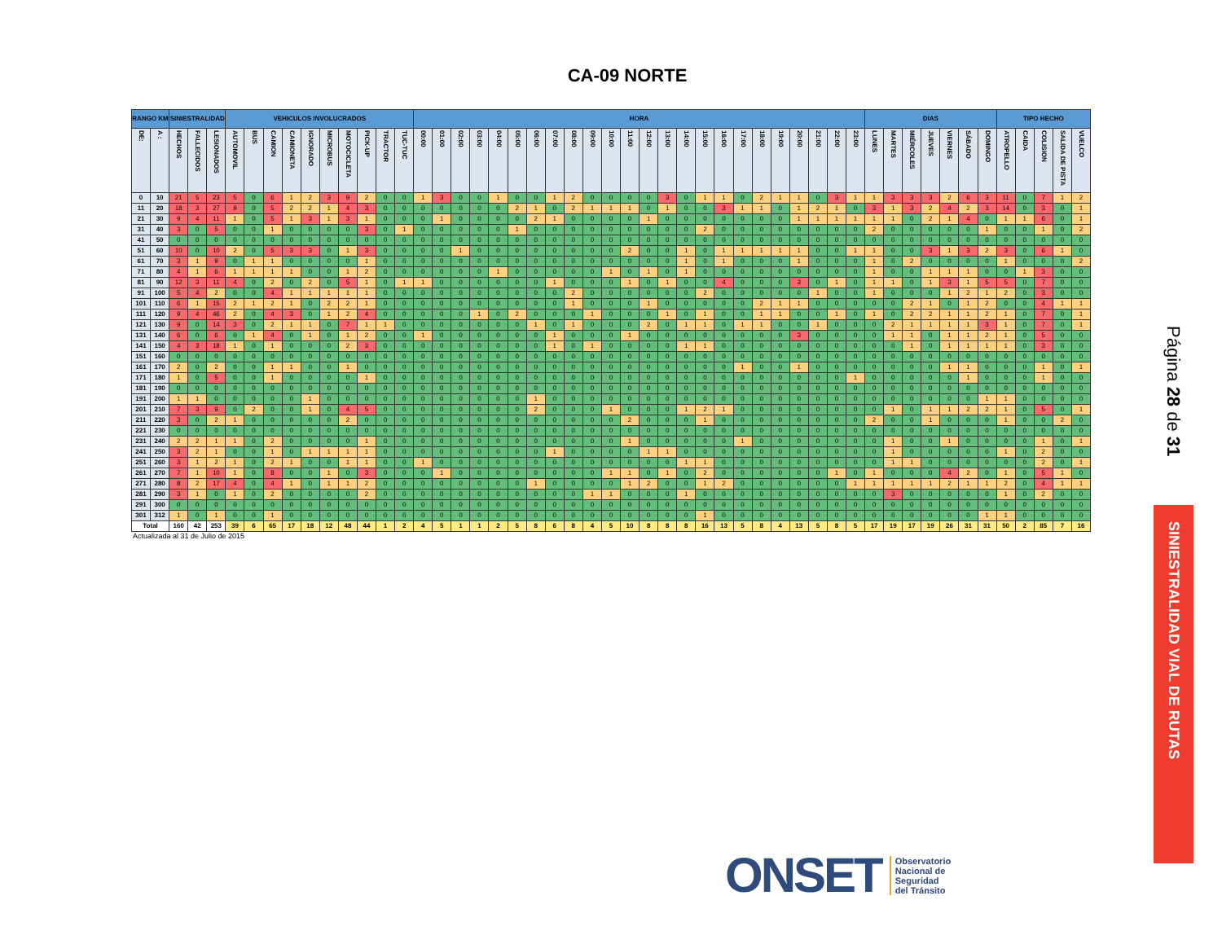CA-09 NORTE
| RANGO KM | | SINIESTRALIDAD | | | VEHICULOS INVOLUCRADOS | | | | | | | | | | HORA | | | | | | | | | | | | | | | | | | | | | | | | DIAS | | | | | | | TIPO HECHO | | | | |
| --- | --- | --- | --- | --- | --- | --- | --- | --- | --- | --- | --- | --- | --- | --- | --- | --- | --- | --- | --- | --- | --- | --- | --- | --- | --- | --- | --- | --- | --- | --- | --- | --- | --- | --- | --- | --- | --- | --- | --- | --- | --- | --- | --- | --- | --- | --- | --- | --- | --- | --- |
| DE: | A : | HECHOS | FALLECIDOS | LESIONADOS | AUTOMOVIL | BUS | CAMION | CAMIONETA | IGNORADO | MICROBUS | MOTOCICLETA | PICK-UP | TRACTOR | TUC-TUC | 00:00 | 01:00 | 02:00 | 03:00 | 04:00 | 05:00 | 06:00 | 07:00 | 08:00 | 09:00 | 10:00 | 11:00 | 12:00 | 13:00 | 14:00 | 15:00 | 16:00 | 17:00 | 18:00 | 19:00 | 20:00 | 21:00 | 22:00 | 23:00 | LUNES | MARTES | MIÉRCOLES | JUEVES | VIERNES | SÁBADO | DOMINGO | ATROPELLO | CAIDA | COLISION | SALIDA DE PISTA | VUELCO |
| 0 | 10 | 21 | 5 | 23 | 5 | 0 | 6 | 1 | 2 | 3 | 9 | 2 | 0 | 0 | 1 | 3 | 0 | 0 | 1 | 0 | 0 | 1 | 2 | 0 | 0 | 0 | 0 | 3 | 0 | 1 | 1 | 0 | 2 | 1 | 1 | 0 | 3 | 1 | 1 | 3 | 3 | 3 | 2 | 6 | 3 | 11 | 0 | 7 | 1 | 2 |
| 11 | 20 | 18 | 3 | 27 | 9 | 0 | 5 | 2 | 2 | 1 | 4 | 3 | 0 | 0 | 0 | 0 | 0 | 0 | 0 | 2 | 1 | 0 | 2 | 1 | 1 | 1 | 0 | 1 | 0 | 0 | 3 | 1 | 1 | 0 | 1 | 2 | 1 | 0 | 3 | 1 | 3 | 2 | 4 | 2 | 3 | 14 | 0 | 3 | 0 | 1 |
| 21 | 30 | 9 | 4 | 11 | 1 | 0 | 5 | 1 | 3 | 1 | 3 | 1 | 0 | 0 | 0 | 1 | 0 | 0 | 0 | 0 | 2 | 1 | 0 | 0 | 0 | 0 | 1 | 0 | 0 | 0 | 0 | 0 | 0 | 0 | 1 | 1 | 1 | 1 | 1 | 1 | 0 | 2 | 1 | 4 | 0 | 1 | 1 | 6 | 0 | 1 |
| 31 | 40 | 3 | 0 | 5 | 0 | 0 | 1 | 0 | 0 | 0 | 0 | 3 | 0 | 1 | 0 | 0 | 0 | 0 | 0 | 1 | 0 | 0 | 0 | 0 | 0 | 0 | 0 | 0 | 0 | 2 | 0 | 0 | 0 | 0 | 0 | 0 | 0 | 0 | 2 | 0 | 0 | 0 | 0 | 0 | 1 | 0 | 0 | 1 | 0 | 2 |
| 41 | 50 | 0 | 0 | 0 | 0 | 0 | 0 | 0 | 0 | 0 | 0 | 0 | 0 | 0 | 0 | 0 | 0 | 0 | 0 | 0 | 0 | 0 | 0 | 0 | 0 | 0 | 0 | 0 | 0 | 0 | 0 | 0 | 0 | 0 | 0 | 0 | 0 | 0 | 0 | 0 | 0 | 0 | 0 | 0 | 0 | 0 | 0 | 0 | 0 | 0 |
| 51 | 60 | 10 | 0 | 10 | 2 | 0 | 5 | 3 | 3 | 0 | 1 | 3 | 0 | 0 | 0 | 0 | 1 | 0 | 0 | 0 | 0 | 0 | 0 | 0 | 0 | 2 | 0 | 0 | 1 | 0 | 1 | 1 | 1 | 1 | 1 | 0 | 0 | 1 | 1 | 0 | 0 | 3 | 1 | 3 | 2 | 3 | 0 | 6 | 1 | 0 |
| 61 | 70 | 3 | 1 | 9 | 0 | 1 | 1 | 0 | 0 | 0 | 0 | 1 | 0 | 0 | 0 | 0 | 0 | 0 | 0 | 0 | 0 | 0 | 0 | 0 | 0 | 0 | 0 | 0 | 1 | 0 | 1 | 0 | 0 | 0 | 1 | 0 | 0 | 0 | 1 | 0 | 2 | 0 | 0 | 0 | 0 | 1 | 0 | 0 | 0 | 2 |
| 71 | 80 | 4 | 1 | 6 | 1 | 1 | 1 | 1 | 0 | 0 | 1 | 2 | 0 | 0 | 0 | 0 | 0 | 0 | 1 | 0 | 0 | 0 | 0 | 0 | 1 | 0 | 1 | 0 | 1 | 0 | 0 | 0 | 0 | 0 | 0 | 0 | 0 | 0 | 1 | 0 | 0 | 1 | 1 | 1 | 0 | 0 | 1 | 3 | 0 | 0 |
| 81 | 90 | 12 | 3 | 11 | 4 | 0 | 2 | 0 | 2 | 0 | 5 | 1 | 0 | 1 | 1 | 0 | 0 | 0 | 0 | 0 | 0 | 1 | 0 | 0 | 0 | 1 | 0 | 1 | 0 | 0 | 4 | 0 | 0 | 0 | 3 | 0 | 1 | 0 | 1 | 1 | 0 | 1 | 3 | 1 | 5 | 5 | 0 | 7 | 0 | 0 |
| 91 | 100 | 5 | 4 | 2 | 0 | 0 | 4 | 1 | 1 | 1 | 1 | 1 | 0 | 0 | 0 | 0 | 0 | 0 | 0 | 0 | 0 | 0 | 2 | 0 | 0 | 0 | 0 | 0 | 0 | 2 | 0 | 0 | 0 | 0 | 0 | 1 | 0 | 0 | 1 | 0 | 0 | 0 | 1 | 2 | 1 | 2 | 0 | 3 | 0 | 0 |
| 101 | 110 | 6 | 1 | 15 | 2 | 1 | 2 | 1 | 0 | 2 | 2 | 1 | 0 | 0 | 0 | 0 | 0 | 0 | 0 | 0 | 0 | 0 | 1 | 0 | 0 | 0 | 1 | 0 | 0 | 0 | 0 | 0 | 2 | 1 | 1 | 0 | 0 | 0 | 0 | 0 | 2 | 1 | 0 | 1 | 2 | 0 | 0 | 4 | 1 | 1 |
| 111 | 120 | 9 | 4 | 46 | 2 | 0 | 4 | 3 | 0 | 1 | 2 | 4 | 0 | 0 | 0 | 0 | 0 | 1 | 0 | 2 | 0 | 0 | 0 | 1 | 0 | 0 | 0 | 1 | 0 | 1 | 0 | 0 | 1 | 1 | 0 | 0 | 1 | 0 | 1 | 0 | 2 | 2 | 1 | 1 | 2 | 1 | 0 | 7 | 0 | 1 |
| 121 | 130 | 9 | 0 | 14 | 3 | 0 | 2 | 1 | 1 | 0 | 7 | 1 | 1 | 0 | 0 | 0 | 0 | 0 | 0 | 0 | 1 | 0 | 1 | 0 | 0 | 0 | 2 | 0 | 1 | 1 | 0 | 1 | 1 | 0 | 0 | 1 | 0 | 0 | 0 | 2 | 1 | 1 | 1 | 1 | 3 | 1 | 0 | 7 | 0 | 1 |
| 131 | 140 | 6 | 0 | 6 | 0 | 1 | 4 | 0 | 1 | 0 | 1 | 2 | 0 | 0 | 1 | 0 | 0 | 0 | 0 | 0 | 0 | 1 | 0 | 0 | 0 | 1 | 0 | 0 | 0 | 0 | 0 | 0 | 0 | 0 | 3 | 0 | 0 | 0 | 0 | 1 | 1 | 0 | 1 | 1 | 2 | 1 | 0 | 5 | 0 | 0 |
| 141 | 150 | 4 | 3 | 18 | 1 | 0 | 1 | 0 | 0 | 0 | 2 | 3 | 0 | 0 | 0 | 0 | 0 | 0 | 0 | 0 | 0 | 1 | 0 | 1 | 0 | 0 | 0 | 0 | 1 | 1 | 0 | 0 | 0 | 0 | 0 | 0 | 0 | 0 | 0 | 0 | 1 | 0 | 1 | 1 | 1 | 1 | 0 | 3 | 0 | 0 |
| 151 | 160 | 0 | 0 | 0 | 0 | 0 | 0 | 0 | 0 | 0 | 0 | 0 | 0 | 0 | 0 | 0 | 0 | 0 | 0 | 0 | 0 | 0 | 0 | 0 | 0 | 0 | 0 | 0 | 0 | 0 | 0 | 0 | 0 | 0 | 0 | 0 | 0 | 0 | 0 | 0 | 0 | 0 | 0 | 0 | 0 | 0 | 0 | 0 | 0 | 0 |
| 161 | 170 | 2 | 0 | 2 | 0 | 0 | 1 | 1 | 0 | 0 | 1 | 0 | 0 | 0 | 0 | 0 | 0 | 0 | 0 | 0 | 0 | 0 | 0 | 0 | 0 | 0 | 0 | 0 | 0 | 0 | 0 | 1 | 0 | 0 | 1 | 0 | 0 | 0 | 0 | 0 | 0 | 0 | 1 | 1 | 0 | 0 | 0 | 1 | 0 | 1 |
| 171 | 180 | 1 | 0 | 5 | 0 | 0 | 1 | 0 | 0 | 0 | 0 | 1 | 0 | 0 | 0 | 0 | 0 | 0 | 0 | 0 | 0 | 0 | 0 | 0 | 0 | 0 | 0 | 0 | 0 | 0 | 0 | 0 | 0 | 0 | 0 | 0 | 0 | 1 | 0 | 0 | 0 | 0 | 0 | 1 | 0 | 0 | 0 | 1 | 0 | 0 |
| 181 | 190 | 0 | 0 | 0 | 0 | 0 | 0 | 0 | 0 | 0 | 0 | 0 | 0 | 0 | 0 | 0 | 0 | 0 | 0 | 0 | 0 | 0 | 0 | 0 | 0 | 0 | 0 | 0 | 0 | 0 | 0 | 0 | 0 | 0 | 0 | 0 | 0 | 0 | 0 | 0 | 0 | 0 | 0 | 0 | 0 | 0 | 0 | 0 | 0 | 0 |
| 191 | 200 | 1 | 1 | 0 | 0 | 0 | 0 | 0 | 1 | 0 | 0 | 0 | 0 | 0 | 0 | 0 | 0 | 0 | 0 | 0 | 1 | 0 | 0 | 0 | 0 | 0 | 0 | 0 | 0 | 0 | 0 | 0 | 0 | 0 | 0 | 0 | 0 | 0 | 0 | 0 | 0 | 0 | 0 | 0 | 1 | 1 | 0 | 0 | 0 | 0 |
| 201 | 210 | 7 | 3 | 9 | 0 | 2 | 0 | 0 | 1 | 0 | 4 | 5 | 0 | 0 | 0 | 0 | 0 | 0 | 0 | 0 | 2 | 0 | 0 | 0 | 1 | 0 | 0 | 0 | 1 | 2 | 1 | 0 | 0 | 0 | 0 | 0 | 0 | 0 | 0 | 1 | 0 | 1 | 1 | 2 | 2 | 1 | 0 | 5 | 0 | 1 |
| 211 | 220 | 3 | 0 | 2 | 1 | 0 | 0 | 0 | 0 | 0 | 2 | 0 | 0 | 0 | 0 | 0 | 0 | 0 | 0 | 0 | 0 | 0 | 0 | 0 | 0 | 2 | 0 | 0 | 0 | 1 | 0 | 0 | 0 | 0 | 0 | 0 | 0 | 0 | 2 | 0 | 0 | 1 | 0 | 0 | 0 | 1 | 0 | 0 | 2 | 0 |
| 221 | 230 | 0 | 0 | 0 | 0 | 0 | 0 | 0 | 0 | 0 | 0 | 0 | 0 | 0 | 0 | 0 | 0 | 0 | 0 | 0 | 0 | 0 | 0 | 0 | 0 | 0 | 0 | 0 | 0 | 0 | 0 | 0 | 0 | 0 | 0 | 0 | 0 | 0 | 0 | 0 | 0 | 0 | 0 | 0 | 0 | 0 | 0 | 0 | 0 | 0 |
| 231 | 240 | 2 | 2 | 1 | 1 | 0 | 2 | 0 | 0 | 0 | 0 | 1 | 0 | 0 | 0 | 0 | 0 | 0 | 0 | 0 | 0 | 0 | 0 | 0 | 0 | 1 | 0 | 0 | 0 | 0 | 0 | 1 | 0 | 0 | 0 | 0 | 0 | 0 | 0 | 1 | 0 | 0 | 1 | 0 | 0 | 0 | 0 | 1 | 0 | 1 |
| 241 | 250 | 3 | 2 | 1 | 0 | 0 | 1 | 0 | 1 | 1 | 1 | 1 | 0 | 0 | 0 | 0 | 0 | 0 | 0 | 0 | 0 | 1 | 0 | 0 | 0 | 0 | 1 | 1 | 0 | 0 | 0 | 0 | 0 | 0 | 0 | 0 | 0 | 0 | 0 | 1 | 0 | 0 | 0 | 0 | 0 | 1 | 0 | 2 | 0 | 0 |
| 251 | 260 | 3 | 1 | 2 | 1 | 0 | 2 | 1 | 0 | 0 | 1 | 1 | 0 | 0 | 1 | 0 | 0 | 0 | 0 | 0 | 0 | 0 | 0 | 0 | 0 | 0 | 0 | 0 | 1 | 1 | 0 | 0 | 0 | 0 | 0 | 0 | 0 | 0 | 0 | 1 | 1 | 0 | 0 | 0 | 0 | 0 | 0 | 2 | 0 | 1 |
| 261 | 270 | 7 | 1 | 10 | 1 | 0 | 8 | 0 | 0 | 1 | 0 | 3 | 0 | 0 | 0 | 1 | 0 | 0 | 0 | 0 | 0 | 0 | 0 | 0 | 1 | 1 | 0 | 1 | 0 | 2 | 0 | 0 | 0 | 0 | 0 | 0 | 1 | 0 | 1 | 0 | 0 | 0 | 4 | 2 | 0 | 1 | 0 | 5 | 1 | 0 |
| 271 | 280 | 8 | 2 | 17 | 4 | 0 | 4 | 1 | 0 | 1 | 1 | 2 | 0 | 0 | 0 | 0 | 0 | 0 | 0 | 0 | 1 | 0 | 0 | 0 | 0 | 1 | 2 | 0 | 0 | 1 | 2 | 0 | 0 | 0 | 0 | 0 | 0 | 1 | 1 | 1 | 1 | 1 | 2 | 1 | 1 | 2 | 0 | 4 | 1 | 1 |
| 281 | 290 | 3 | 1 | 0 | 1 | 0 | 2 | 0 | 0 | 0 | 0 | 2 | 0 | 0 | 0 | 0 | 0 | 0 | 0 | 0 | 0 | 0 | 0 | 1 | 1 | 0 | 0 | 0 | 1 | 0 | 0 | 0 | 0 | 0 | 0 | 0 | 0 | 0 | 0 | 3 | 0 | 0 | 0 | 0 | 0 | 1 | 0 | 2 | 0 | 0 |
| 291 | 300 | 0 | 0 | 0 | 0 | 0 | 0 | 0 | 0 | 0 | 0 | 0 | 0 | 0 | 0 | 0 | 0 | 0 | 0 | 0 | 0 | 0 | 0 | 0 | 0 | 0 | 0 | 0 | 0 | 0 | 0 | 0 | 0 | 0 | 0 | 0 | 0 | 0 | 0 | 0 | 0 | 0 | 0 | 0 | 0 | 0 | 0 | 0 | 0 | 0 |
| 301 | 312 | 1 | 0 | 1 | 0 | 0 | 1 | 0 | 0 | 0 | 0 | 0 | 0 | 0 | 0 | 0 | 0 | 0 | 0 | 0 | 0 | 0 | 0 | 0 | 0 | 0 | 0 | 0 | 0 | 1 | 0 | 0 | 0 | 0 | 0 | 0 | 0 | 0 | 0 | 0 | 0 | 0 | 0 | 0 | 1 | 1 | 0 | 0 | 0 | 0 |
| Total | | 160 | 42 | 253 | 39 | 6 | 65 | 17 | 18 | 12 | 48 | 44 | 1 | 2 | 4 | 5 | 1 | 1 | 2 | 5 | 8 | 6 | 8 | 4 | 5 | 10 | 8 | 8 | 8 | 16 | 13 | 5 | 8 | 4 | 13 | 5 | 8 | 5 | 17 | 19 | 17 | 19 | 26 | 31 | 31 | 50 | 2 | 85 | 7 | 16 |
Actualizada al 31 de Julio de 2015
Página 28 de 31
SINIESTRALIDAD VIAL DE RUTAS
ONSET Observatorio
Nacional de
Seguridad
del Tránsito